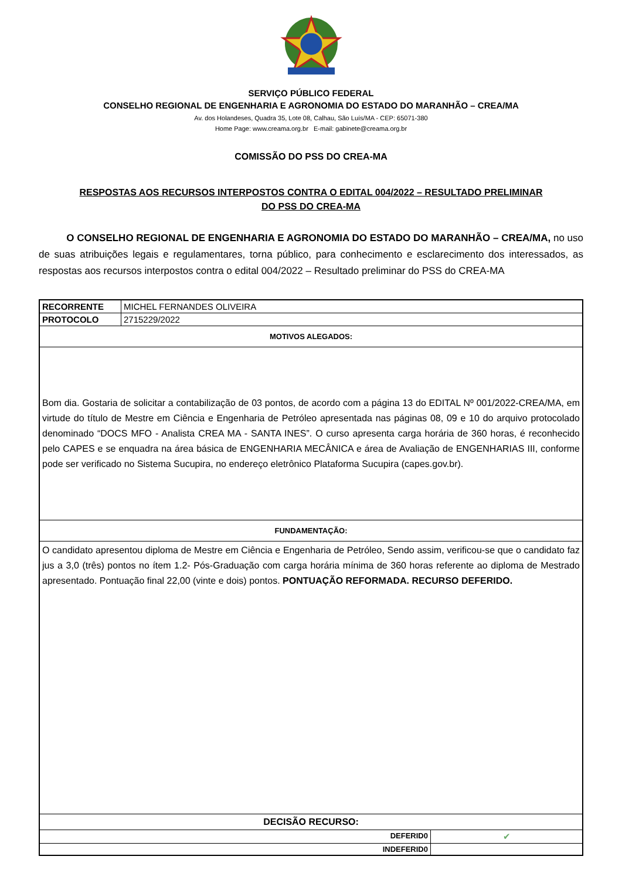SERVIÇO PÚBLICO FEDERAL
CONSELHO REGIONAL DE ENGENHARIA E AGRONOMIA DO ESTADO DO MARANHÃO – CREA/MA
Av. dos Holandeses, Quadra 35, Lote 08, Calhau, São Luís/MA - CEP: 65071-380
Home Page: www.creama.org.br E-mail: gabinete@creama.org.br
COMISSÃO DO PSS DO CREA-MA
RESPOSTAS AOS RECURSOS INTERPOSTOS CONTRA O EDITAL 004/2022 – RESULTADO PRELIMINAR
DO PSS DO CREA-MA
O CONSELHO REGIONAL DE ENGENHARIA E AGRONOMIA DO ESTADO DO MARANHÃO – CREA/MA, no uso de suas atribuições legais e regulamentares, torna público, para conhecimento e esclarecimento dos interessados, as respostas aos recursos interpostos contra o edital 004/2022 – Resultado preliminar do PSS do CREA-MA
| RECORRENTE | MICHEL FERNANDES OLIVEIRA | |
| PROTOCOLO | 2715229/2022 | |
| MOTIVOS ALEGADOS: | | |
| Bom dia. Gostaria de solicitar a contabilização de 03 pontos, de acordo com a página 13 do EDITAL Nº 001/2022-CREA/MA, em virtude do título de Mestre em Ciência e Engenharia de Petróleo apresentada nas páginas 08, 09 e 10 do arquivo protocolado denominado “DOCS MFO - Analista CREA MA - SANTA INES”. O curso apresenta carga horária de 360 horas, é reconhecido pelo CAPES e se enquadra na área básica de ENGENHARIA MECÂNICA e área de Avaliação de ENGENHARIAS III, conforme pode ser verificado no Sistema Sucupira, no endereço eletrônico Plataforma Sucupira (capes.gov.br). | | |
| FUNDAMENTAÇÃO: | | |
| O candidato apresentou diploma de Mestre em Ciência e Engenharia de Petróleo, Sendo assim, verificou-se que o candidato faz jus a 3,0 (três) pontos no ítem 1.2- Pós-Graduação com carga horária mínima de 360 horas referente ao diploma de Mestrado apresentado. Pontuação final 22,00 (vinte e dois) pontos. PONTUAÇÃO REFORMADA. RECURSO DEFERIDO. | | |
| DECISÃO RECURSO: | | |
| DEFERID0 | | ✔ |
| INDEFERID0 | | |